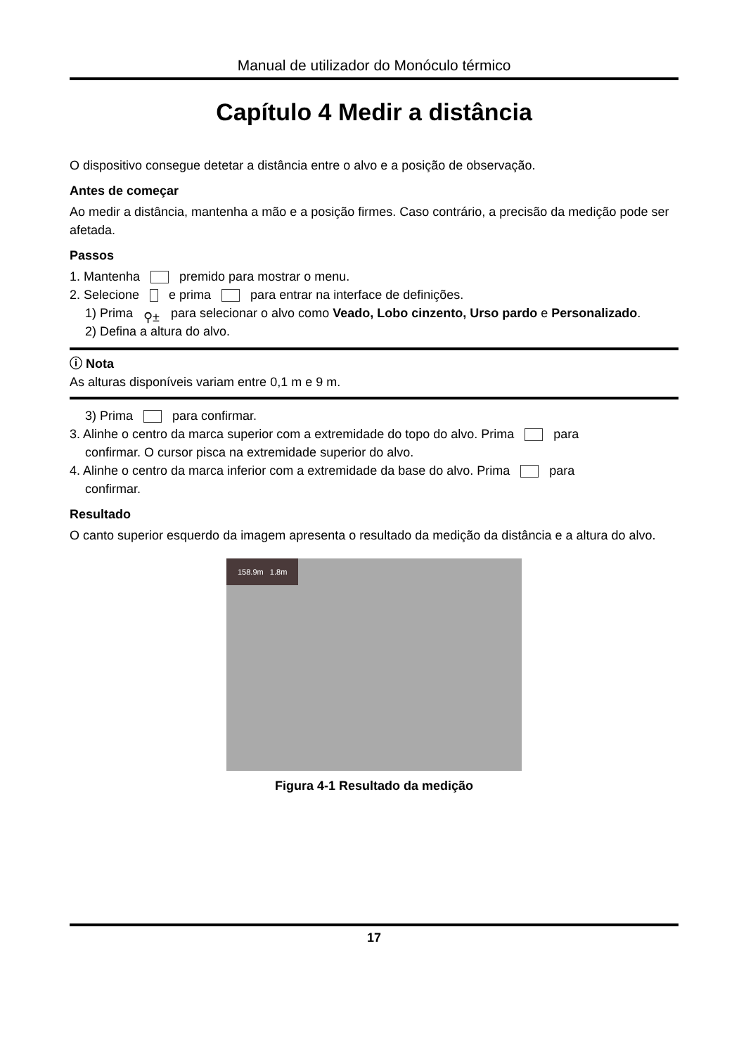Manual de utilizador do Monóculo térmico
Capítulo 4 Medir a distância
O dispositivo consegue detetar a distância entre o alvo e a posição de observação.
Antes de começar
Ao medir a distância, mantenha a mão e a posição firmes. Caso contrário, a precisão da medição pode ser afetada.
Passos
1. Mantenha premido para mostrar o menu.
2. Selecione e prima para entrar na interface de definições.
1) Prima ⚲± para selecionar o alvo como Veado, Lobo cinzento, Urso pardo e Personalizado.
2) Defina a altura do alvo.
ⓘ Nota
As alturas disponíveis variam entre 0,1 m e 9 m.
3) Prima para confirmar.
3. Alinhe o centro da marca superior com a extremidade do topo do alvo. Prima para
confirmar. O cursor pisca na extremidade superior do alvo.
4. Alinhe o centro da marca inferior com a extremidade da base do alvo. Prima para
confirmar.
Resultado
O canto superior esquerdo da imagem apresenta o resultado da medição da distância e a altura do alvo.
158.9m 1.8m
Figura 4-1 Resultado da medição
17